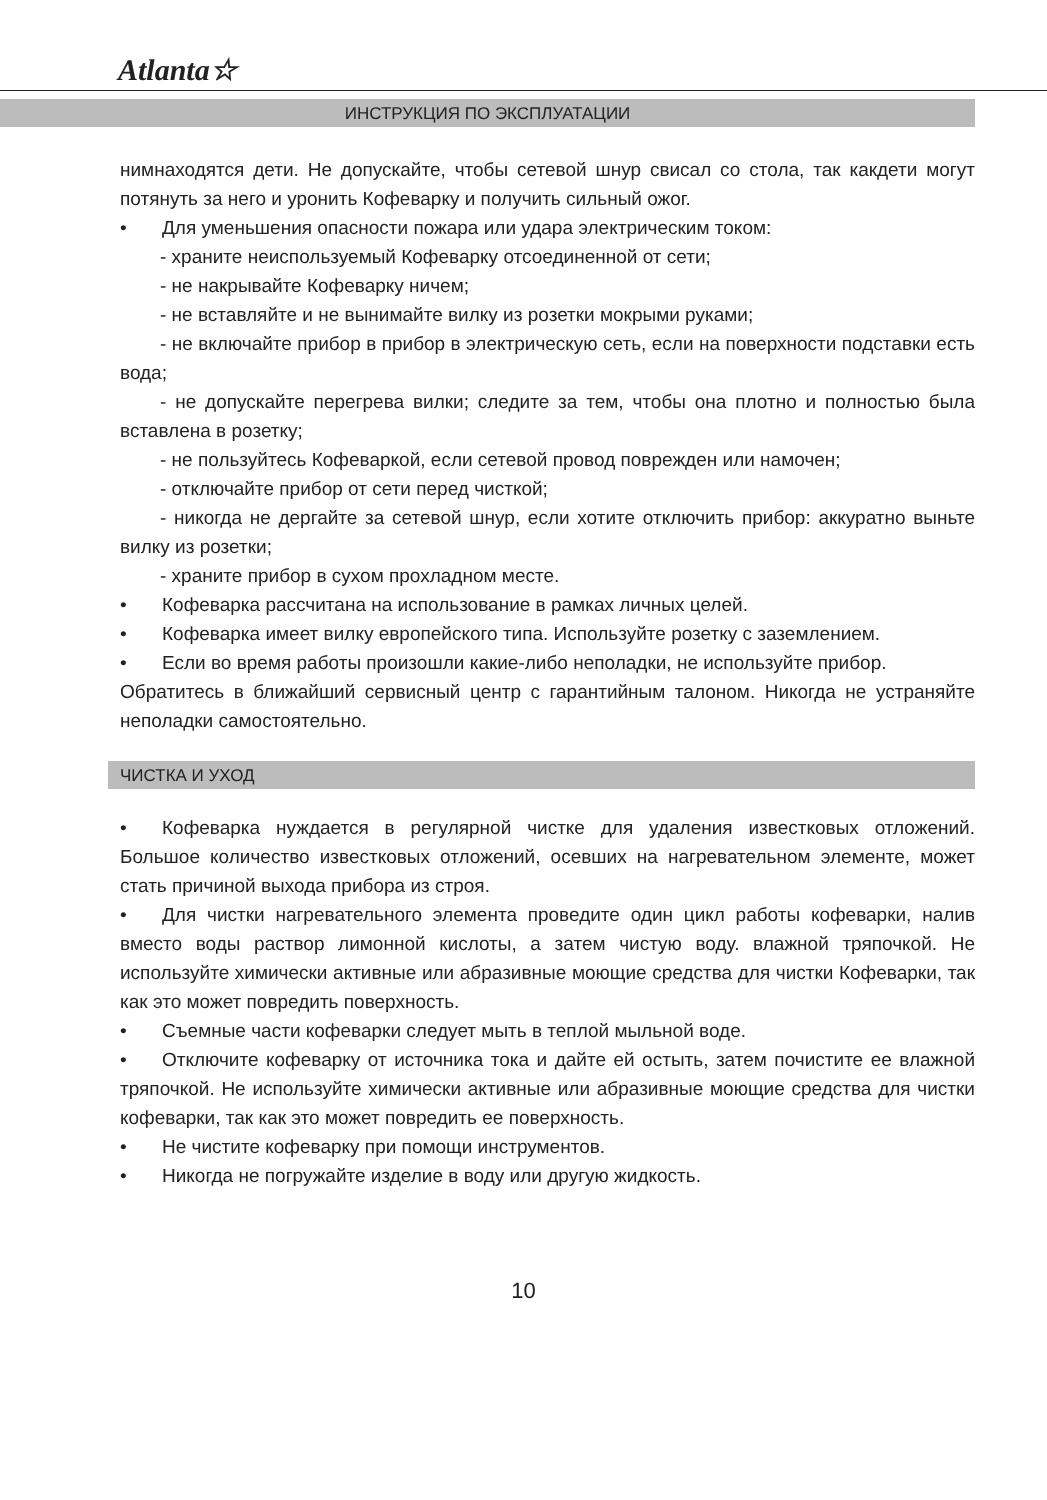Atlanta☆
ИНСТРУКЦИЯ ПО ЭКСПЛУАТАЦИИ
нимнаходятся дети. Не допускайте, чтобы сетевой шнур свисал со стола, так как­дети могут потянуть за него и уронить Кофеварку и получить сильный ожог.
• Для уменьшения опасности пожара или удара электрическим током:
- храните неиспользуемый Кофеварку отсоединенной от сети;
- не накрывайте Кофеварку ничем;
- не вставляйте и не вынимайте вилку из розетки мокрыми руками;
- не включайте прибор в прибор в электрическую сеть, если на поверхности подставки есть вода;
- не допускайте перегрева вилки; следите за тем, чтобы она плотно и полностью была вставлена в розетку;
- не пользуйтесь Кофеваркой, если сетевой провод поврежден или намочен;
- отключайте прибор от сети перед чисткой;
- никогда не дергайте за сетевой шнур, если хотите отключить прибор: аккуратно выньте вилку из розетки;
- храните прибор в сухом прохладном месте.
• Кофеварка рассчитана на использование в рамках личных целей.
• Кофеварка имеет вилку европейского типа. Используйте розетку с заземлением.
• Если во время работы произошли какие-либо неполадки, не используйте прибор.
Обратитесь в ближайший сервисный центр с гарантийным талоном. Никогда не устраняйте неполадки самостоятельно.
ЧИСТКА И УХОД
• Кофеварка нуждается в регулярной чистке для удаления известковых отложений. Большое количество известковых отложений, осевших на нагревательном элементе, может стать причиной выхода прибора из строя.
• Для чистки нагревательного элемента проведите один цикл работы кофеварки, налив вместо воды раствор лимонной кислоты, а затем чистую воду. влажной тряпочкой. Не используйте химически активные или абразивные моющие средства для чистки Кофеварки, так как это может повредить поверхность.
• Съемные части кофеварки следует мыть в теплой мыльной воде.
• Отключите кофеварку от источника тока и дайте ей остыть, затем почистите ее влажной тряпочкой. Не используйте химически активные или абразивные моющие средства для чистки кофеварки, так как это может повредить ее поверхность.
• Не чистите кофеварку при помощи инструментов.
• Никогда не погружайте изделие в воду или другую жидкость.
10